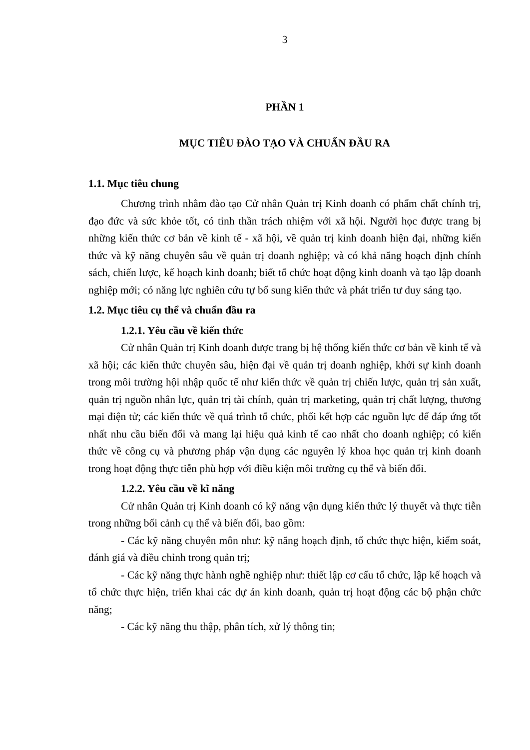3
PHẦN 1
MỤC TIÊU ĐÀO TẠO VÀ CHUẨN ĐẦU RA
1.1. Mục tiêu chung
Chương trình nhằm đào tạo Cử nhân Quản trị Kinh doanh có phẩm chất chính trị, đạo đức và sức khỏe tốt, có tinh thần trách nhiệm với xã hội. Người học được trang bị những kiến thức cơ bản về kinh tế - xã hội, về quản trị kinh doanh hiện đại, những kiến thức và kỹ năng chuyên sâu về quản trị doanh nghiệp; và có khả năng hoạch định chính sách, chiến lược, kế hoạch kinh doanh; biết tổ chức hoạt động kinh doanh và tạo lập doanh nghiệp mới; có năng lực nghiên cứu tự bổ sung kiến thức và phát triển tư duy sáng tạo.
1.2. Mục tiêu cụ thể và chuẩn đầu ra
1.2.1. Yêu cầu về kiến thức
Cử nhân Quản trị Kinh doanh được trang bị hệ thống kiến thức cơ bản về kinh tế và xã hội; các kiến thức chuyên sâu, hiện đại về quản trị doanh nghiệp, khởi sự kinh doanh trong môi trường hội nhập quốc tế như kiến thức về quản trị chiến lược, quản trị sản xuất, quản trị nguồn nhân lực, quản trị tài chính, quản trị marketing, quản trị chất lượng, thương mại điện tử; các kiến thức về quá trình tổ chức, phối kết hợp các nguồn lực để đáp ứng tốt nhất nhu cầu biến đổi và mang lại hiệu quả kinh tế cao nhất cho doanh nghiệp; có kiến thức về công cụ và phương pháp vận dụng các nguyên lý khoa học quản trị kinh doanh trong hoạt động thực tiễn phù hợp với điều kiện môi trường cụ thể và biến đổi.
1.2.2. Yêu cầu về kĩ năng
Cử nhân Quản trị Kinh doanh có kỹ năng vận dụng kiến thức lý thuyết và thực tiễn trong những bối cảnh cụ thể và biến đổi, bao gồm:
- Các kỹ năng chuyên môn như: kỹ năng hoạch định, tổ chức thực hiện, kiểm soát, đánh giá và điều chỉnh trong quản trị;
- Các kỹ năng thực hành nghề nghiệp như: thiết lập cơ cấu tổ chức, lập kế hoạch và tổ chức thực hiện, triển khai các dự án kinh doanh, quản trị hoạt động các bộ phận chức năng;
- Các kỹ năng thu thập, phân tích, xử lý thông tin;